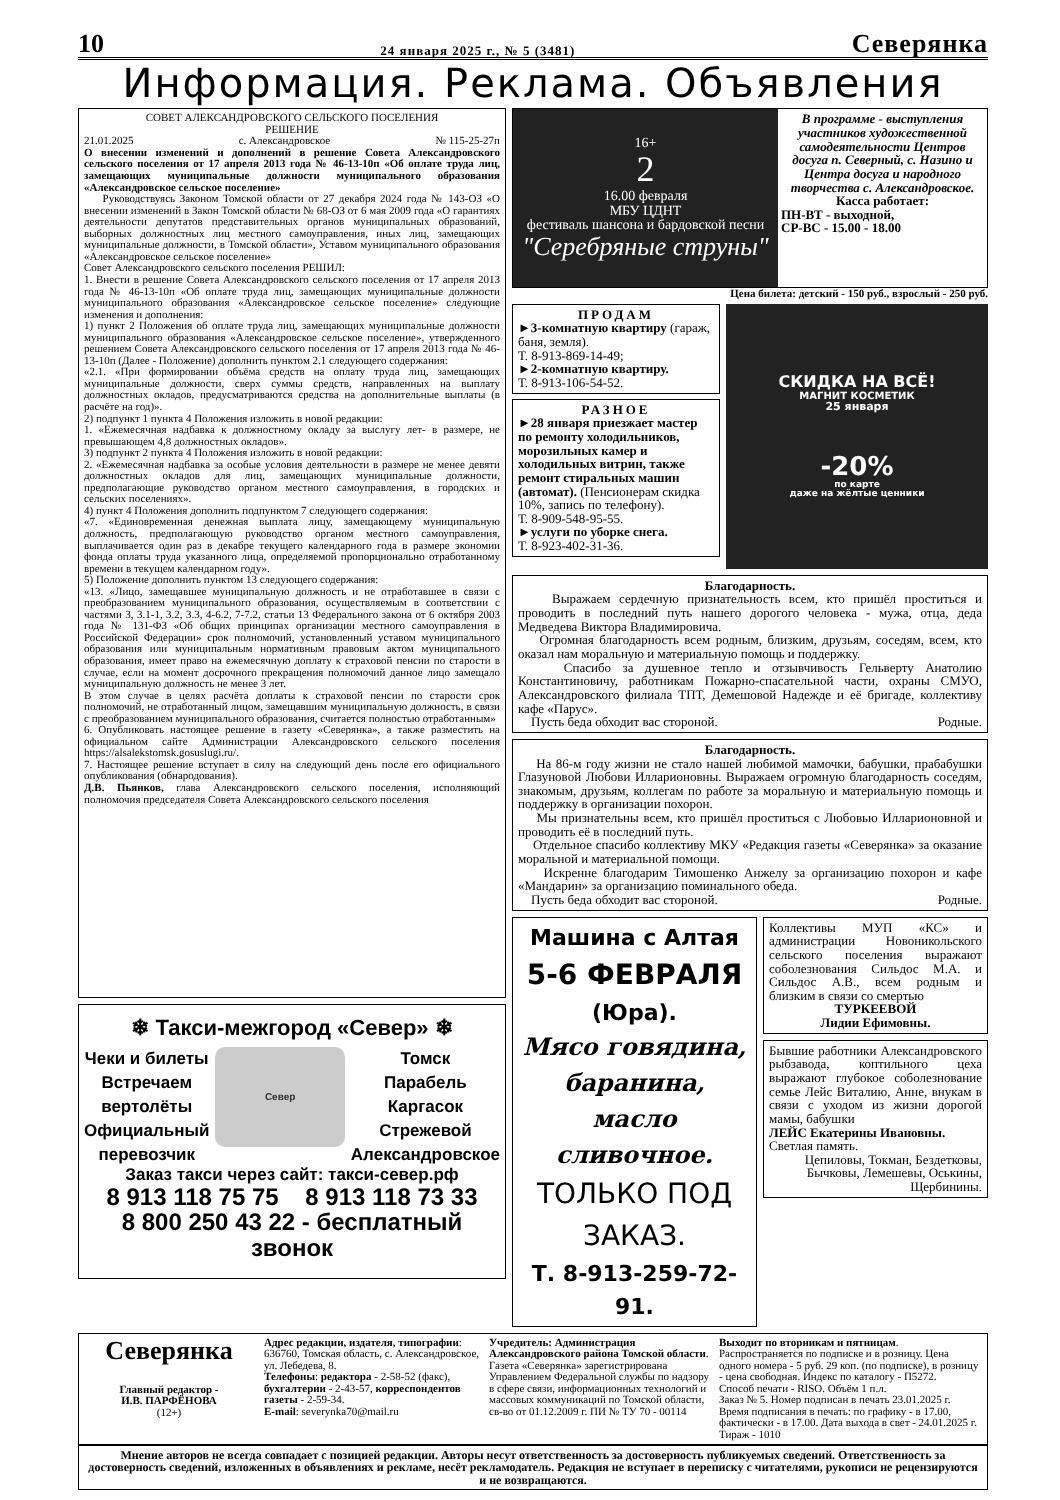10 24 января 2025 г., № 5 (3481) Северянка
Информация. Реклама. Объявления
СОВЕТ АЛЕКСАНДРОВСКОГО СЕЛЬСКОГО ПОСЕЛЕНИЯ
РЕШЕНИЕ
21.01.2025 с. Александровское № 115-25-27п
О внесении изменений и дополнений в решение Совета Александровского сельского поселения от 17 апреля 2013 года № 46-13-10п «Об оплате труда лиц, замещающих муниципальные должности муниципального образования «Александровское сельское поселение»
Руководствуясь Законом Томской области от 27 декабря 2024 года № 143-ОЗ «О внесении изменений в Закон Томской области № 68-ОЗ от 6 мая 2009 года «О гарантиях деятельности депутатов представительных органов муниципальных образований, выборных должностных лиц местного самоуправления, иных лиц, замещающих муниципальные должности, в Томской области», Уставом муниципального образования «Александровское сельское поселение»
Совет Александровского сельского поселения РЕШИЛ:
1. Внести в решение Совета Александровского сельского поселения от 17 апреля 2013 года № 46-13-10п «Об оплате труда лиц, замещающих муниципальные должности муниципального образования «Александровское сельское поселение» следующие изменения и дополнения:
1) пункт 2 Положения об оплате труда лиц, замещающих муниципальные должности муниципального образования «Александровское сельское поселение», утвержденного решением Совета Александровского сельского поселения от 17 апреля 2013 года № 46-13-10п (Далее - Положение) дополнить пунктом 2.1 следующего содержания:
«2.1. «При формировании объёма средств на оплату труда лиц, замещающих муниципальные должности, сверх суммы средств, направленных на выплату должностных окладов, предусматриваются средства на дополнительные выплаты (в расчёте на год)».
2) подпункт 1 пункта 4 Положения изложить в новой редакции:
1. «Ежемесячная надбавка к должностному окладу за выслугу лет- в размере, не превышающем 4,8 должностных окладов».
3) подпункт 2 пункта 4 Положения изложить в новой редакции:
2. «Ежемесячная надбавка за особые условия деятельности в размере не менее девяти должностных окладов для лиц, замещающих муниципальные должности, предполагающие руководство органом местного самоуправления, в городских и сельских поселениях».
4) пункт 4 Положения дополнить подпунктом 7 следующего содержания:
«7. «Единовременная денежная выплата лицу, замещающему муниципальную должность, предполагающую руководство органом местного самоуправления, выплачивается один раз в декабре текущего календарного года в размере экономии фонда оплаты труда указанного лица, определяемой пропорционально отработанному времени в текущем календарном году».
5) Положение дополнить пунктом 13 следующего содержания:
«13. «Лицо, замещавшее муниципальную должность и не отработавшее в связи с преобразованием муниципального образования, осуществляемым в соответствии с частями 3, 3.1-1, 3.2, 3.3, 4-6.2, 7-7.2, статьи 13 Федерального закона от 6 октября 2003 года № 131-ФЗ «Об общих принципах организации местного самоуправления в Российской Федерации» срок полномочий, установленный уставом муниципального образования или муниципальным нормативным правовым актом муниципального образования, имеет право на ежемесячную доплату к страховой пенсии по старости в случае, если на момент досрочного прекращения полномочий данное лицо замещало муниципальную должность не менее 3 лет.
В этом случае в целях расчёта доплаты к страховой пенсии по старости срок полномочий, не отработанный лицом, замещавшим муниципальную должность, в связи с преобразованием муниципального образования, считается полностью отработанным»
6. Опубликовать настоящее решение в газету «Северянка», а также разместить на официальном сайте Администрации Александровского сельского поселения https://alsalekstomsk.gosuslugi.ru/.
7. Настоящее решение вступает в силу на следующий день после его официального опубликования (обнародования).
Д.В. Пьянков, глава Александровского сельского поселения, исполняющий полномочия председателя Совета Александровского сельского поселения
❄ Такси-межгород «Север» ❄
Чеки и билеты
Встречаем
вертолёты
Официальный
перевозчик
Север
Томск
Парабель
Каргасок
Стрежевой
Александровское
Заказ такси через сайт: такси-север.рф
8 913 118 75 75 8 913 118 73 33
8 800 250 43 22 - бесплатный звонок
16+
2
16.00 февраля
МБУ ЦДНТ
фестиваль шансона и бардовской песни
"Серебряные струны"
В программе - выступления участников художественной самодеятельности Центров досуга п. Северный, с. Назино и Центра досуга и народного творчества с. Александровское.
Касса работает:
ПН-ВТ - выходной,
СР-ВС - 15.00 - 18.00
Цена билета: детский - 150 руб., взрослый - 250 руб.
ПРОДАМ
►3-комнатную квартиру (гараж, баня, земля).
Т. 8-913-869-14-49;
►2-комнатную квартиру.
Т. 8-913-106-54-52.
РАЗНОЕ
►28 января приезжает мастер по ремонту холодильников, морозильных камер и холодильных витрин, также ремонт стиральных машин (автомат). (Пенсионерам скидка 10%, запись по телефону).
Т. 8-909-548-95-55.
►услуги по уборке снега.
Т. 8-923-402-31-36.
СКИДКА НА ВСЁ!
МАГНИТ КОСМЕТИК
25 января
-20%
по карте
даже на жёлтые ценники
Благодарность.
Выражаем сердечную признательность всем, кто пришёл проститься и проводить в последний путь нашего дорогого человека - мужа, отца, деда Медведева Виктора Владимировича.
Огромная благодарность всем родным, близким, друзьям, соседям, всем, кто оказал нам моральную и материальную помощь и поддержку.
Спасибо за душевное тепло и отзывчивость Гельверту Анатолию Константиновичу, работникам Пожарно-спасательной части, охраны СМУО, Александровского филиала ТПТ, Демешовой Надежде и её бригаде, коллективу кафе «Парус».
Пусть беда обходит вас стороной. Родные.
Благодарность.
На 86-м году жизни не стало нашей любимой мамочки, бабушки, прабабушки Глазуновой Любови Илларионовны. Выражаем огромную благодарность соседям, знакомым, друзьям, коллегам по работе за моральную и материальную помощь и поддержку в организации похорон.
Мы признательны всем, кто пришёл проститься с Любовью Илларионовной и проводить её в последний путь.
Отдельное спасибо коллективу МКУ «Редакция газеты «Северянка» за оказание моральной и материальной помощи.
Искренне благодарим Тимошенко Анжелу за организацию похорон и кафе «Мандарин» за организацию поминального обеда.
Пусть беда обходит вас стороной. Родные.
Машина с Алтая
5-6 ФЕВРАЛЯ
(Юра).
Мясо говядина, баранина, масло сливочное.
ТОЛЬКО ПОД ЗАКАЗ.
Т. 8-913-259-72-91.
Коллективы МУП «КС» и администрации Новоникольского сельского поселения выражают соболезнования Сильдос М.А. и Сильдос А.В., всем родным и близким в связи со смертью
ТУРКЕЕВОЙ
Лидии Ефимовны.
Бывшие работники Александровского рыбзавода, коптильного цеха выражают глубокое соболезнование семье Лейс Виталию, Анне, внукам в связи с уходом из жизни дорогой мамы, бабушки
ЛЕЙС Екатерины Ивановны.
Светлая память.
Цепиловы, Токман, Бездетковы, Бычковы, Лемешевы, Оськины, Щербинины.
Северянка
Главный редактор -
И.В. ПАРФЁНОВА
(12+)
Адрес редакции, издателя, типографии: 636760, Томская область, с. Александровское, ул. Лебедева, 8.
Телефоны: редактора - 2-58-52 (факс), бухгалтерии - 2-43-57, корреспондентов газеты - 2-59-34.
E-mail: severynka70@mail.ru
Учредитель: Администрация Александровского района Томской области.
Газета «Северянка» зарегистрирована Управлением Федеральной службы по надзору в сфере связи, информационных технологий и массовых коммуникаций по Томской области, св-во от 01.12.2009 г. ПИ № ТУ 70 - 00114
Выходит по вторникам и пятницам.
Распространяется по подписке и в розницу. Цена одного номера - 5 руб. 29 коп. (по подписке), в розницу - цена свободная. Индекс по каталогу - П5272.
Способ печати - RISO. Объём 1 п.л.
Заказ № 5. Номер подписан в печать 23.01.2025 г. Время подписания в печать: по графику - в 17.00, фактически - в 17.00. Дата выхода в свет - 24.01.2025 г. Тираж - 1010
Мнение авторов не всегда совпадает с позицией редакции. Авторы несут ответственность за достоверность публикуемых сведений. Ответственность за достоверность сведений, изложенных в объявлениях и рекламе, несёт рекламодатель. Редакция не вступает в переписку с читателями, рукописи не рецензируются и не возвращаются.